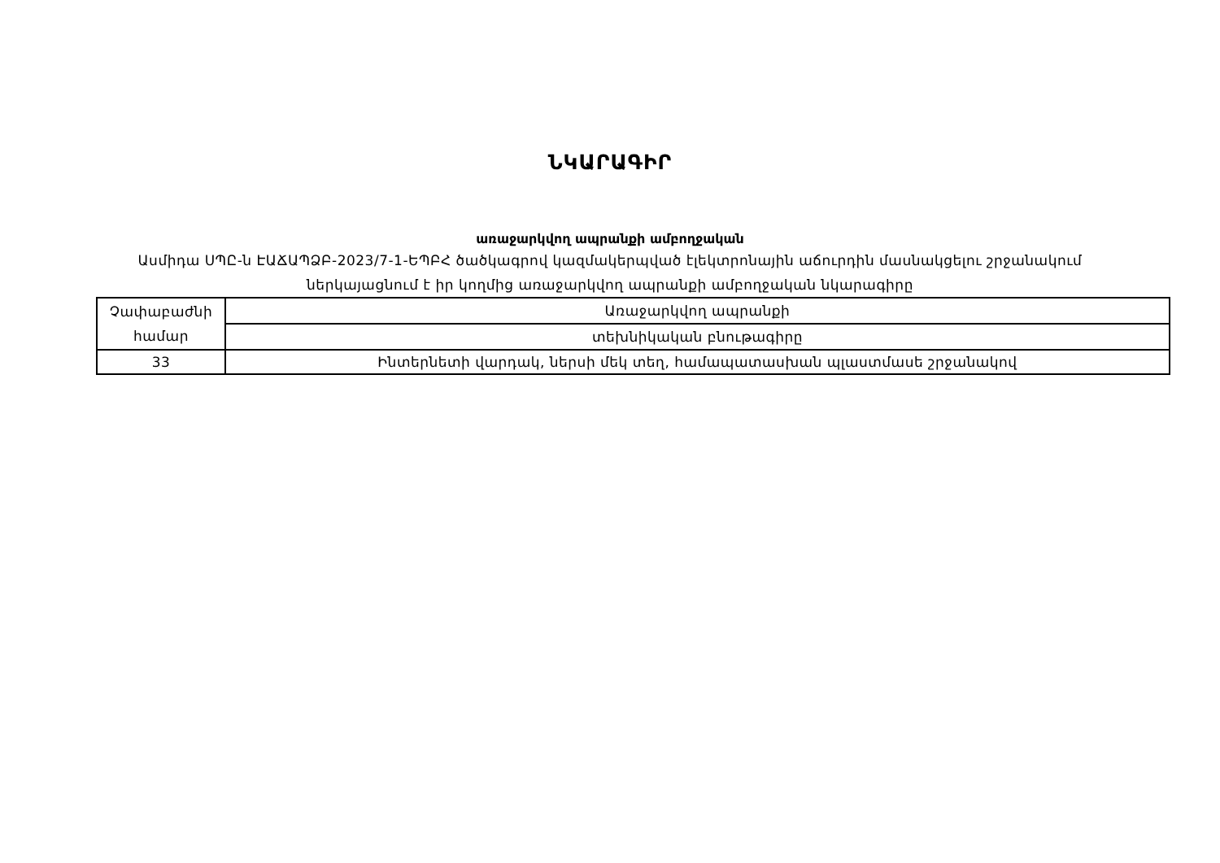ՆԿԱՐԱԳԻՐ
առաջարկվող ապրանքի ամբողջական
Ասմիդա ՍՊԸ-ն ԷԱՃԱՊՁԲ-2023/7-1-ԵՊԲՀ ծածկագրով կազմակերպված էլեկտրոնային աճուրդին մասնակցելու շրջանակում ներկայացնում է իր կողմից առաջարկվող ապրանքի ամբողջական նկարագիրը
| Չափաբաժնի համար | Առաջարկվող ապրանքի |
| | տեխնիկական բնութագիրը |
| 33 | Ինտերնետի վարդակ, ներսի մեկ տեղ, համապատասխան պլաստմասե շրջանակով |